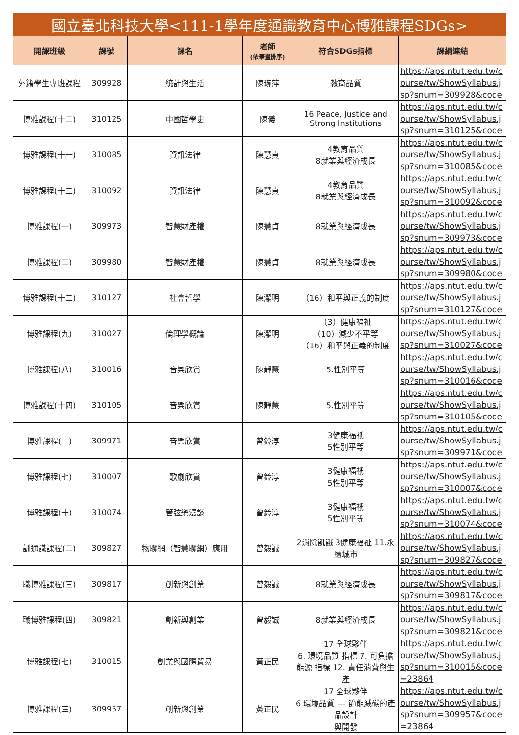| 國立臺北科技大學<111-1學年度通識教育中心博雅課程SDGs> | | | | | |
| 開課班級 | 課號 | 課名 | 老師 (依筆畫排序) | 符合SDGs指標 | 課綱連結 |
| 外籍學生專班課程 | 309928 | 統計與生活 | 陳琬萍 | 教育品質 | https://aps.ntut.edu.tw/course/tw/ShowSyllabus.jsp?snum=309928&code |
| 博雅課程(十二) | 310125 | 中國哲學史 | 陳儀 | 16 Peace, Justice and Strong Institutions | https://aps.ntut.edu.tw/course/tw/ShowSyllabus.jsp?snum=310125&code |
| 博雅課程(十一) | 310085 | 資訊法律 | 陳慧貞 | 4教育品質 8就業與經濟成長 | https://aps.ntut.edu.tw/course/tw/ShowSyllabus.jsp?snum=310085&code |
| 博雅課程(十二) | 310092 | 資訊法律 | 陳慧貞 | 4教育品質 8就業與經濟成長 | https://aps.ntut.edu.tw/course/tw/ShowSyllabus.jsp?snum=310092&code |
| 博雅課程(一) | 309973 | 智慧財產權 | 陳慧貞 | 8就業與經濟成長 | https://aps.ntut.edu.tw/course/tw/ShowSyllabus.jsp?snum=309973&code |
| 博雅課程(二) | 309980 | 智慧財產權 | 陳慧貞 | 8就業與經濟成長 | https://aps.ntut.edu.tw/course/tw/ShowSyllabus.jsp?snum=309980&code |
| 博雅課程(十二) | 310127 | 社會哲學 | 陳潔明 | （16）和平與正義的制度 | https://aps.ntut.edu.tw/course/tw/ShowSyllabus.jsp?snum=310127&code |
| 博雅課程(九) | 310027 | 倫理學概論 | 陳潔明 | （3）健康福祉 （10）減少不平等 （16）和平與正義的制度 | https://aps.ntut.edu.tw/course/tw/ShowSyllabus.jsp?snum=310027&code |
| 博雅課程(八) | 310016 | 音樂欣賞 | 陳靜慧 | 5.性別平等 | https://aps.ntut.edu.tw/course/tw/ShowSyllabus.jsp?snum=310016&code |
| 博雅課程(十四) | 310105 | 音樂欣賞 | 陳靜慧 | 5.性別平等 | https://aps.ntut.edu.tw/course/tw/ShowSyllabus.jsp?snum=310105&code |
| 博雅課程(一) | 309971 | 音樂欣賞 | 曾鈴淳 | 3健康福祇 5性別平等 | https://aps.ntut.edu.tw/course/tw/ShowSyllabus.jsp?snum=309971&code |
| 博雅課程(七) | 310007 | 歌劇欣賞 | 曾鈴淳 | 3健康福祇 5性別平等 | https://aps.ntut.edu.tw/course/tw/ShowSyllabus.jsp?snum=310007&code |
| 博雅課程(十) | 310074 | 管弦樂漫談 | 曾鈴淳 | 3健康福祇 5性別平等 | https://aps.ntut.edu.tw/course/tw/ShowSyllabus.jsp?snum=310074&code |
| 訓通識課程(二) | 309827 | 物聯網（智慧聯網）應用 | 曾毅誠 | 2消除飢餓 3健康福祉 11.永續城市 | https://aps.ntut.edu.tw/course/tw/ShowSyllabus.jsp?snum=309827&code |
| 職博雅課程(三) | 309817 | 創新與創業 | 曾毅誠 | 8就業與經濟成長 | https://aps.ntut.edu.tw/course/tw/ShowSyllabus.jsp?snum=309817&code |
| 職博雅課程(四) | 309821 | 創新與創業 | 曾毅誠 | 8就業與經濟成長 | https://aps.ntut.edu.tw/course/tw/ShowSyllabus.jsp?snum=309821&code |
| 博雅課程(七) | 310015 | 創業與國際貿易 | 黃正民 | 17 全球夥伴 6. 環境品質 指標 7. 可負擔能源 指標 12. 責任消費與生產 | https://aps.ntut.edu.tw/course/tw/ShowSyllabus.jsp?snum=310015&code=23864 |
| 博雅課程(三) | 309957 | 創新與創業 | 黃正民 | 17 全球夥伴 6 環境品質 --- 節能減碳的產品設計 與開發 | https://aps.ntut.edu.tw/course/tw/ShowSyllabus.jsp?snum=309957&code=23864 |